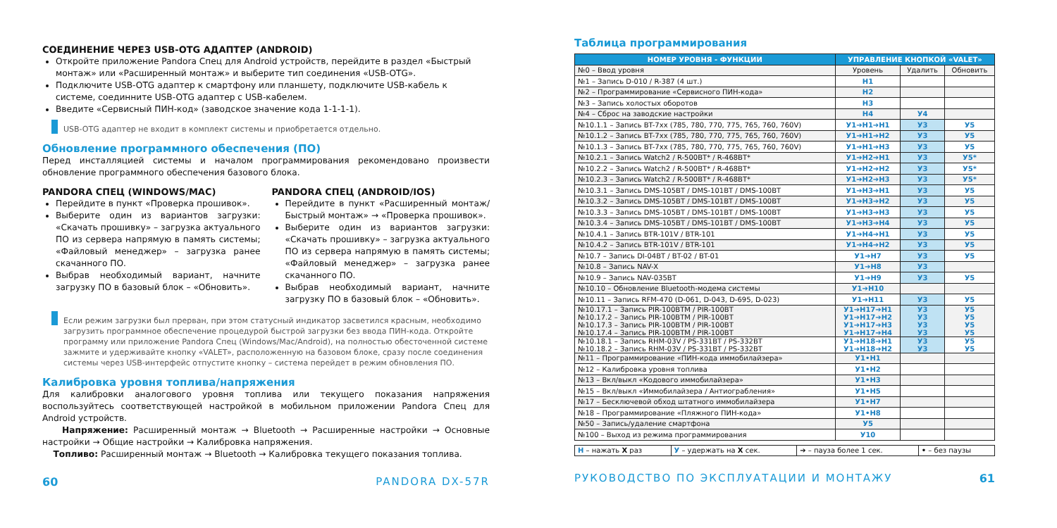СОЕДИНЕНИЕ ЧЕРЕЗ USB-OTG АДАПТЕР (ANDROID)
Откройте приложение Pandora Спец для Android устройств, перейдите в раздел «Быстрый монтаж» или «Расширенный монтаж» и выберите тип соединения «USB-OTG».
Подключите USB-OTG адаптер к смартфону или планшету, подключите USB-кабель к системе, соединните USB-OTG адаптер с USB-кабелем.
Введите «Сервисный ПИН-код» (заводское значение кода 1-1-1-1).
USB-OTG адаптер не входит в комплект системы и приобретается отдельно.
Обновление программного обеспечения (ПО)
Перед инсталляцией системы и началом программирования рекомендовано произвести обновление программного обеспечения базового блока.
PANDORA СПЕЦ (WINDOWS/MAC)
Перейдите в пункт «Проверка прошивок».
Выберите один из вариантов загрузки: «Скачать прошивку» – загрузка актуального ПО из сервера напрямую в память системы; «Файловый менеджер» – загрузка ранее скачанного ПО.
Выбрав необходимый вариант, начните загрузку ПО в базовый блок – «Обновить».
PANDORA СПЕЦ (ANDROID/IOS)
Перейдите в пункт «Расширенный монтаж/ Быстрый монтаж» → «Проверка прошивок».
Выберите один из вариантов загрузки: «Скачать прошивку» – загрузка актуального ПО из сервера напрямую в память системы; «Файловый менеджер» – загрузка ранее скачанного ПО.
Выбрав необходимый вариант, начните загрузку ПО в базовый блок – «Обновить».
Если режим загрузки был прерван, при этом статусный индикатор засветился красным, необходимо загрузить программное обеспечение процедурой быстрой загрузки без ввода ПИН-кода. Откройте программу или приложение Pandora Спец (Windows/Mac/Android), на полностью обесточенной системе зажмите и удерживайте кнопку «VALET», расположенную на базовом блоке, сразу после соединения системы через USB-интерфейс отпустите кнопку – система перейдет в режим обновления ПО.
Калибровка уровня топлива/напряжения
Для калибровки аналогового уровня топлива или текущего показания напряжения воспользуйтесь соответствующей настройкой в мобильном приложении Pandora Спец для Android устройств.
Напряжение: Расширенный монтаж → Bluetooth → Расширенные настройки → Основные настройки → Общие настройки → Калибровка напряжения.
Топливо: Расширенный монтаж → Bluetooth → Калибровка текущего показания топлива.
60 PANDORA DX-57R
Таблица программирования
| НОМЕР УРОВНЯ - ФУНКЦИИ | УПРАВЛЕНИЕ КНОПКОЙ «VALET» | | |
| --- | --- | --- | --- |
| №0 – Ввод уровня | Уровень | Удалить | Обновить |
| №1 – Запись D-010 / R-387 (4 шт.) | Н1 | | |
| №2 – Программирование «Сервисного ПИН-кода» | Н2 | | |
| №3 – Запись холостых оборотов | Н3 | | |
| №4 – Сброс на заводские настройки | Н4 | У4 | |
| №10.1.1 – Запись BT-7xx (785, 780, 770, 775, 765, 760, 760V) | У1➔Н1➔Н1 | У3 | У5 |
| №10.1.2 – Запись BT-7xx (785, 780, 770, 775, 765, 760, 760V) | У1➔Н1➔Н2 | У3 | У5 |
| №10.1.3 – Запись BT-7xx (785, 780, 770, 775, 765, 760, 760V) | У1➔Н1➔Н3 | У3 | У5 |
| №10.2.1 – Запись Watch2 / R-500BT* / R-468BT* | У1➔Н2➔Н1 | У3 | У5* |
| №10.2.2 – Запись Watch2 / R-500BT* / R-468BT* | У1➔Н2➔Н2 | У3 | У5* |
| №10.2.3 – Запись Watch2 / R-500BT* / R-468BT* | У1➔Н2➔Н3 | У3 | У5* |
| №10.3.1 – Запись DMS-105BT / DMS-101BT / DMS-100BT | У1➔Н3➔Н1 | У3 | У5 |
| №10.3.2 – Запись DMS-105BT / DMS-101BT / DMS-100BT | У1➔Н3➔Н2 | У3 | У5 |
| №10.3.3 – Запись DMS-105BT / DMS-101BT / DMS-100BT | У1➔Н3➔Н3 | У3 | У5 |
| №10.3.4 – Запись DMS-105BT / DMS-101BT / DMS-100BT | У1➔Н3➔Н4 | У3 | У5 |
| №10.4.1 – Запись BTR-101V / BTR-101 | У1➔Н4➔Н1 | У3 | У5 |
| №10.4.2 – Запись BTR-101V / BTR-101 | У1➔Н4➔Н2 | У3 | У5 |
| №10.7 – Запись DI-04BT / BT-02 / BT-01 | У1➔Н7 | У3 | У5 |
| №10.8 – Запись NAV-X | У1➔Н8 | У3 | |
| №10.9 – Запись NAV-035BT | У1➔Н9 | У3 | У5 |
| №10.10 – Обновление Bluetooth-модема системы | У1➔Н10 | | |
| №10.11 – Запись RFM-470 (D-061, D-043, D-695, D-023) | У1➔Н11 | У3 | У5 |
| №10.17.1 – Запись PIR-100BTM / PIR-100BT №10.17.2 – Запись PIR-100BTM / PIR-100BT №10.17.3 – Запись PIR-100BTM / PIR-100BT №10.17.4 – Запись PIR-100BTM / PIR-100BT | У1➔Н17➔Н1 У1➔Н17➔Н2 У1➔Н17➔Н3 У1➔Н17➔Н4 | У3 У3 У3 У3 | У5 У5 У5 У5 |
| №10.18.1 – Запись RHM-03V / PS-331BT / PS-332BT №10.18.2 – Запись RHM-03V / PS-331BT / PS-332BT | У1➔Н18➔Н1 У1➔Н18➔Н2 | У3 У3 | У5 У5 |
| №11 – Программирование «ПИН-кода иммобилайзера» | У1•Н1 | | |
| №12 – Калибровка уровня топлива | У1•Н2 | | |
| №13 – Вкл/выкл «Кодового иммобилайзера» | У1•Н3 | | |
| №15 – Вкл/выкл «Иммобилайзера / Антиограбления» | У1•Н5 | | |
| №17 – Бесключевой обход штатного иммобилайзера | У1•Н7 | | |
| №18 – Программирование «Пляжного ПИН-кода» | У1•Н8 | | |
| №50 – Запись/удаление смартфона | У5 | | |
| №100 – Выход из режима программирования | У10 | | |
| Н – нажать Х раз | У – удержать на Х сек. | ➔ – пауза более 1 сек. | • – без паузы |
РУКОВОДСТВО ПО ЭКСПЛУАТАЦИИ И МОНТАЖУ 61